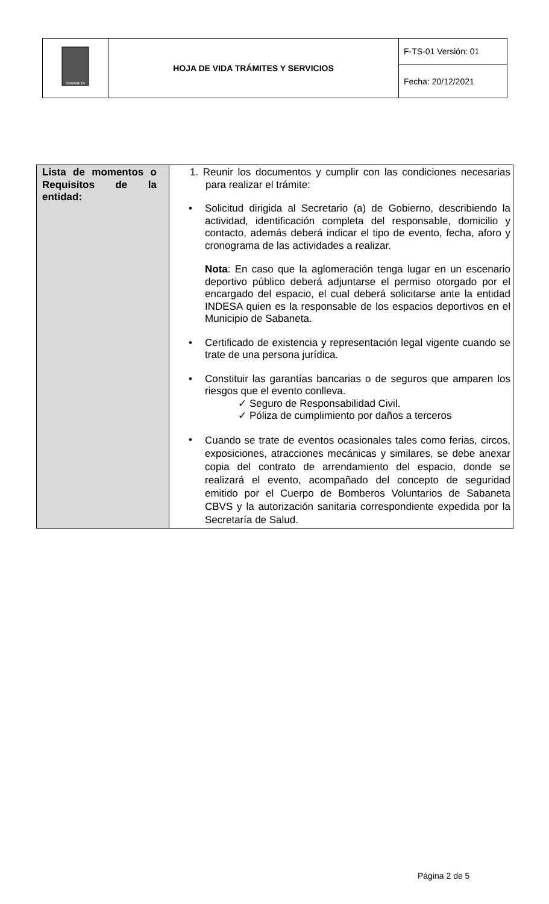| SABANETA | HOJA DE VIDA TRÁMITES Y SERVICIOS | F-TS-01 Versión: 01 |
| | | Fecha: 20/12/2021 |
| Lista de momentos o Requisitos de la entidad: | 1. Reunir los documentos y cumplir con las condiciones necesarias para realizar el trámite: • Solicitud dirigida al Secretario (a) de Gobierno, describiendo la actividad, identificación completa del responsable, domicilio y contacto, además deberá indicar el tipo de evento, fecha, aforo y cronograma de las actividades a realizar. Nota : En caso que la aglomeración tenga lugar en un escenario deportivo público deberá adjuntarse el permiso otorgado por el encargado del espacio, el cual deberá solicitarse ante la entidad INDESA quien es la responsable de los espacios deportivos en el Municipio de Sabaneta. • Certificado de existencia y representación legal vigente cuando se trate de una persona jurídica. • Constituir las garantías bancarias o de seguros que amparen los riesgos que el evento conlleva. ✓ Seguro de Responsabilidad Civil. ✓ Póliza de cumplimiento por daños a terceros • Cuando se trate de eventos ocasionales tales como ferias, circos, exposiciones, atracciones mecánicas y similares, se debe anexar copia del contrato de arrendamiento del espacio, donde se realizará el evento, acompañado del concepto de seguridad emitido por el Cuerpo de Bomberos Voluntarios de Sabaneta CBVS y la autorización sanitaria correspondiente expedida por la Secretaría de Salud. |
Página 2 de 5